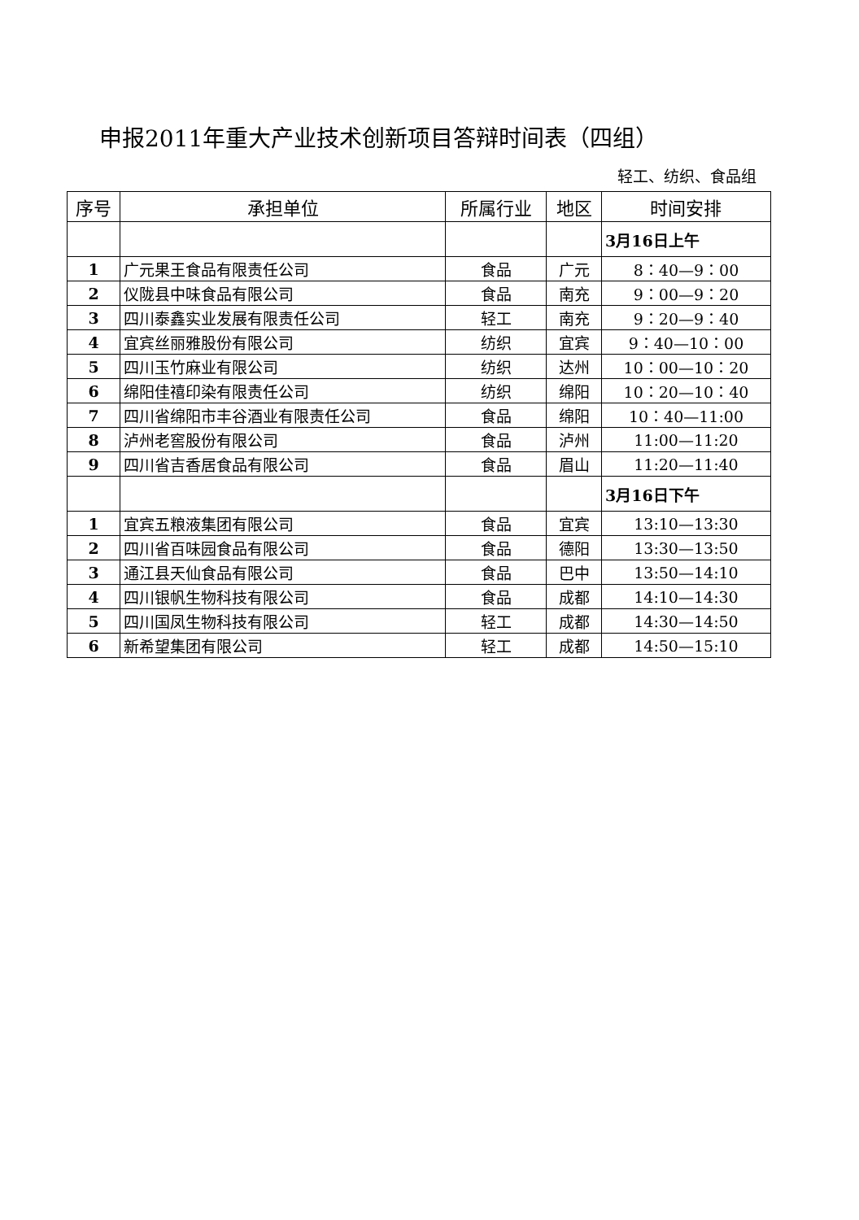申报2011年重大产业技术创新项目答辩时间表（四组）
轻工、纺织、食品组
| 序号 | 承担单位 | 所属行业 | 地区 | 时间安排 |
| --- | --- | --- | --- | --- |
| | | | | 3月16日上午 |
| 1 | 广元果王食品有限责任公司 | 食品 | 广元 | 8：40—9：00 |
| 2 | 仪陇县中味食品有限公司 | 食品 | 南充 | 9：00—9：20 |
| 3 | 四川泰鑫实业发展有限责任公司 | 轻工 | 南充 | 9：20—9：40 |
| 4 | 宜宾丝丽雅股份有限公司 | 纺织 | 宜宾 | 9：40—10：00 |
| 5 | 四川玉竹麻业有限公司 | 纺织 | 达州 | 10：00—10：20 |
| 6 | 绵阳佳禧印染有限责任公司 | 纺织 | 绵阳 | 10：20—10：40 |
| 7 | 四川省绵阳市丰谷酒业有限责任公司 | 食品 | 绵阳 | 10：40—11:00 |
| 8 | 泸州老窖股份有限公司 | 食品 | 泸州 | 11:00—11:20 |
| 9 | 四川省吉香居食品有限公司 | 食品 | 眉山 | 11:20—11:40 |
| | | | | 3月16日下午 |
| 1 | 宜宾五粮液集团有限公司 | 食品 | 宜宾 | 13:10—13:30 |
| 2 | 四川省百味园食品有限公司 | 食品 | 德阳 | 13:30—13:50 |
| 3 | 通江县天仙食品有限公司 | 食品 | 巴中 | 13:50—14:10 |
| 4 | 四川银帆生物科技有限公司 | 食品 | 成都 | 14:10—14:30 |
| 5 | 四川国凤生物科技有限公司 | 轻工 | 成都 | 14:30—14:50 |
| 6 | 新希望集团有限公司 | 轻工 | 成都 | 14:50—15:10 |